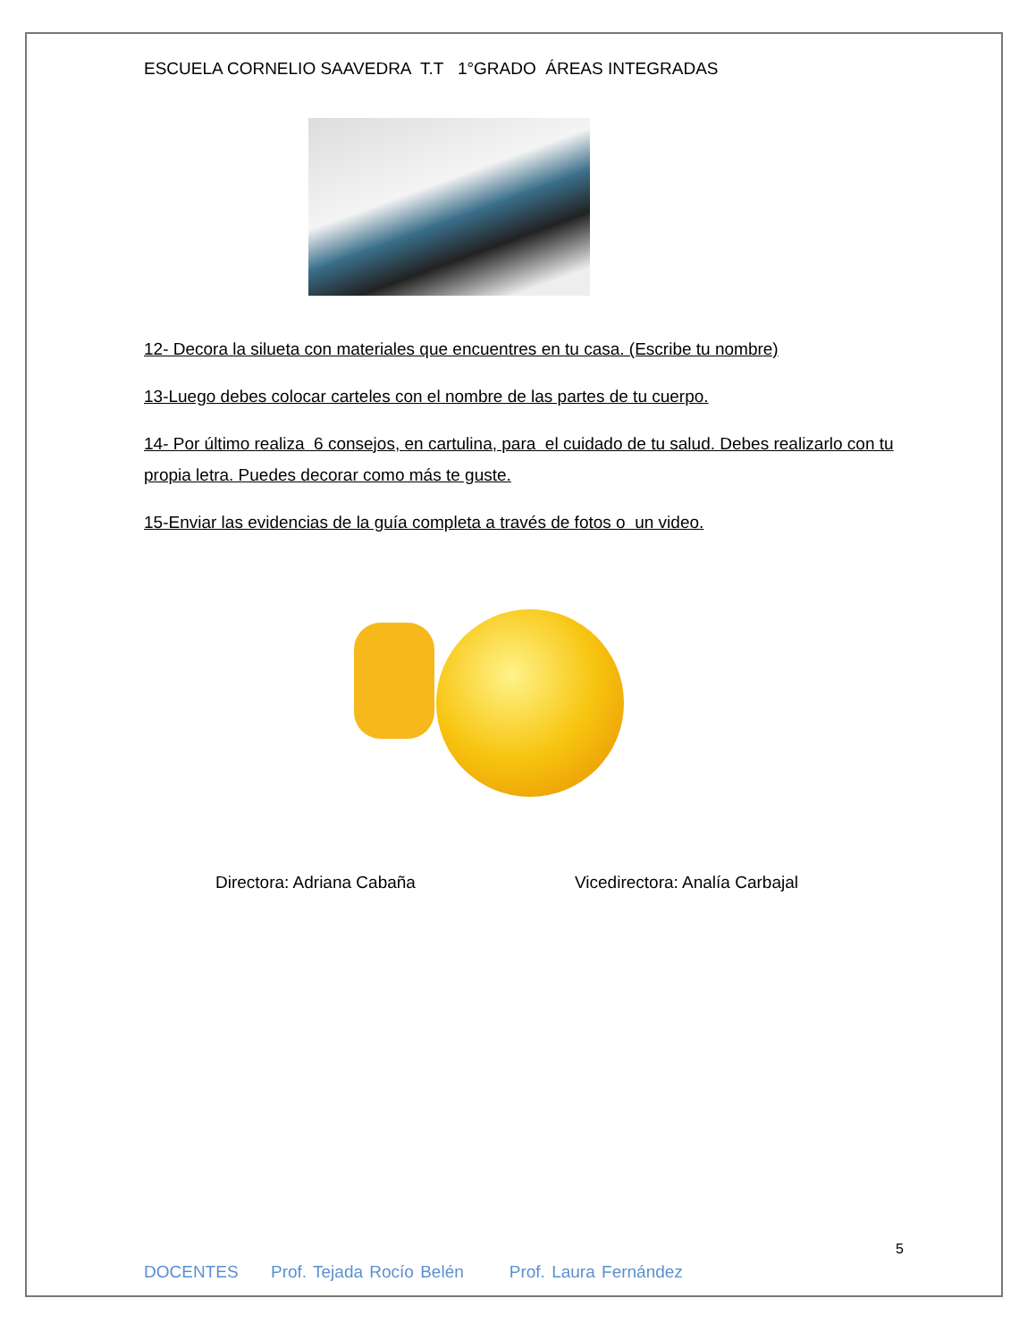ESCUELA CORNELIO SAAVEDRA T.T 1°GRADO ÁREAS INTEGRADAS
12- Decora la silueta con materiales que encuentres en tu casa. (Escribe tu nombre)
13-Luego debes colocar carteles con el nombre de las partes de tu cuerpo.
14- Por último realiza 6 consejos, en cartulina, para el cuidado de tu salud. Debes realizarlo con tu propia letra. Puedes decorar como más te guste.
15-Enviar las evidencias de la guía completa a través de fotos o un video.
Directora: Adriana Cabaña Vicedirectora: Analía Carbajal
5
DOCENTES Prof. Tejada Rocío Belén Prof. Laura Fernández